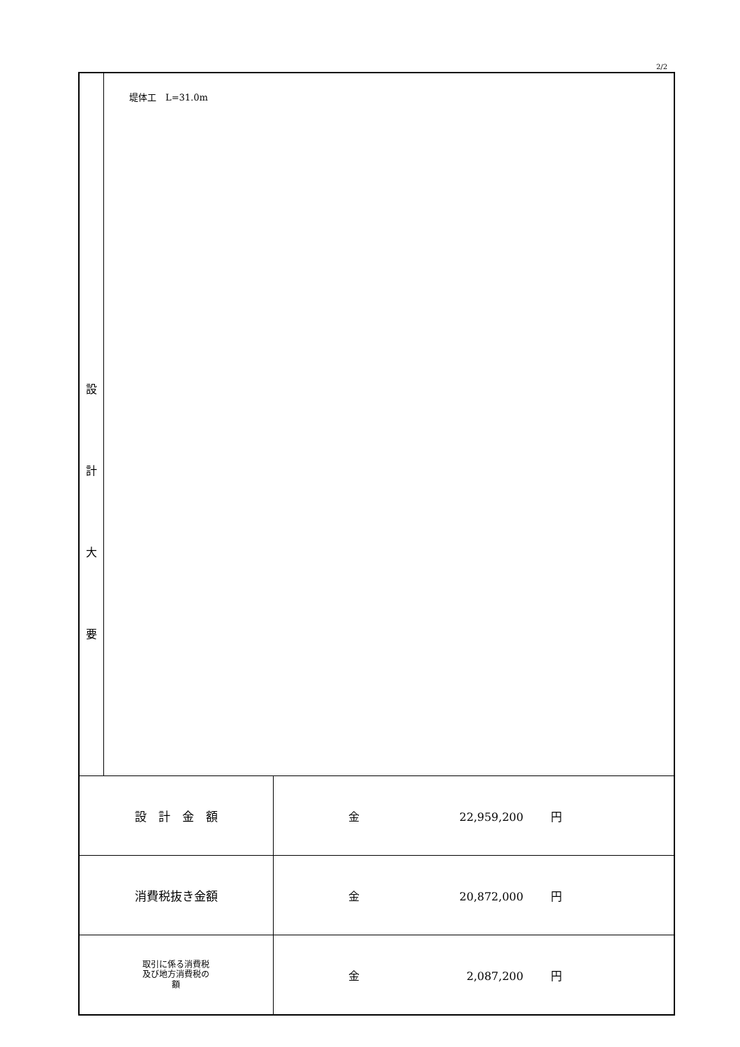2/2
| 設 計 大 要 | 堤体工 L=31.0m | |
| 設 計 金 額 | | 金 22,959,200 円 |
| 消費税抜き金額 | | 金 20,872,000 円 |
| 取引に係る消費税 及び地方消費税の 額 | | 金 2,087,200 円 |